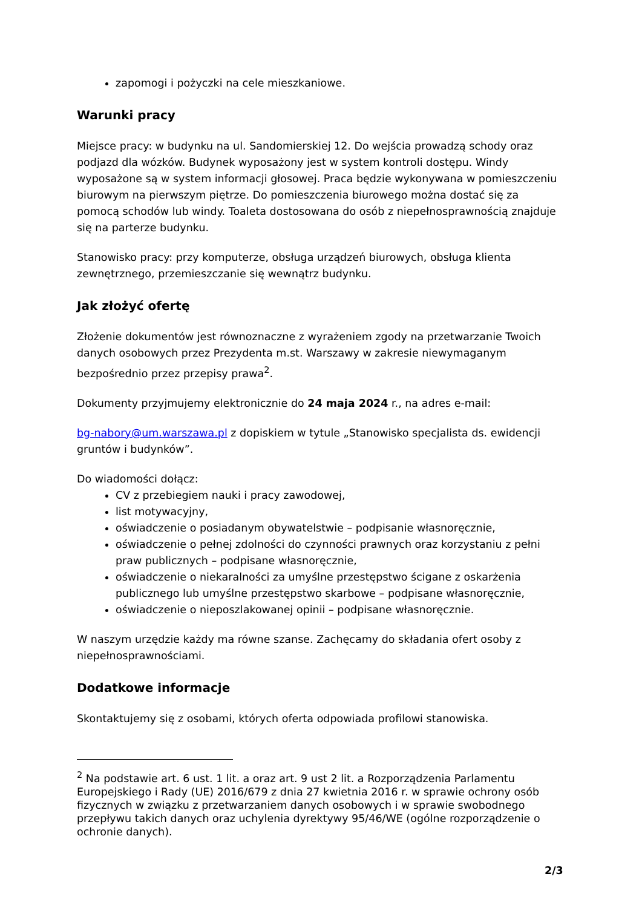zapomogi i pożyczki na cele mieszkaniowe.
Warunki pracy
Miejsce pracy: w budynku na ul. Sandomierskiej 12. Do wejścia prowadzą schody oraz podjazd dla wózków. Budynek wyposażony jest w system kontroli dostępu. Windy wyposażone są w system informacji głosowej. Praca będzie wykonywana w pomieszczeniu biurowym na pierwszym piętrze. Do pomieszczenia biurowego można dostać się za pomocą schodów lub windy. Toaleta dostosowana do osób z niepełnosprawnością znajduje się na parterze budynku.
Stanowisko pracy: przy komputerze, obsługa urządzeń biurowych, obsługa klienta zewnętrznego, przemieszczanie się wewnątrz budynku.
Jak złożyć ofertę
Złożenie dokumentów jest równoznaczne z wyrażeniem zgody na przetwarzanie Twoich danych osobowych przez Prezydenta m.st. Warszawy w zakresie niewymaganym bezpośrednio przez przepisy prawa<sup>2</sup>.
Dokumenty przyjmujemy elektronicznie do 24 maja 2024 r., na adres e-mail:
bg-nabory@um.warszawa.pl z dopiskiem w tytule „Stanowisko specjalista ds. ewidencji gruntów i budynków”.
Do wiadomości dołącz:
CV z przebiegiem nauki i pracy zawodowej,
list motywacyjny,
oświadczenie o posiadanym obywatelstwie – podpisanie własnoręcznie,
oświadczenie o pełnej zdolności do czynności prawnych oraz korzystaniu z pełni praw publicznych – podpisane własnoręcznie,
oświadczenie o niekaralności za umyślne przestępstwo ścigane z oskarżenia publicznego lub umyślne przestępstwo skarbowe – podpisane własnoręcznie,
oświadczenie o nieposzlakowanej opinii – podpisane własnoręcznie.
W naszym urzędzie każdy ma równe szanse. Zachęcamy do składania ofert osoby z niepełnosprawnościami.
Dodatkowe informacje
Skontaktujemy się z osobami, których oferta odpowiada profilowi stanowiska.
<sup>2</sup> Na podstawie art. 6 ust. 1 lit. a oraz art. 9 ust 2 lit. a Rozporządzenia Parlamentu Europejskiego i Rady (UE) 2016/679 z dnia 27 kwietnia 2016 r. w sprawie ochrony osób fizycznych w związku z przetwarzaniem danych osobowych i w sprawie swobodnego przepływu takich danych oraz uchylenia dyrektywy 95/46/WE (ogólne rozporządzenie o ochronie danych).
2/3